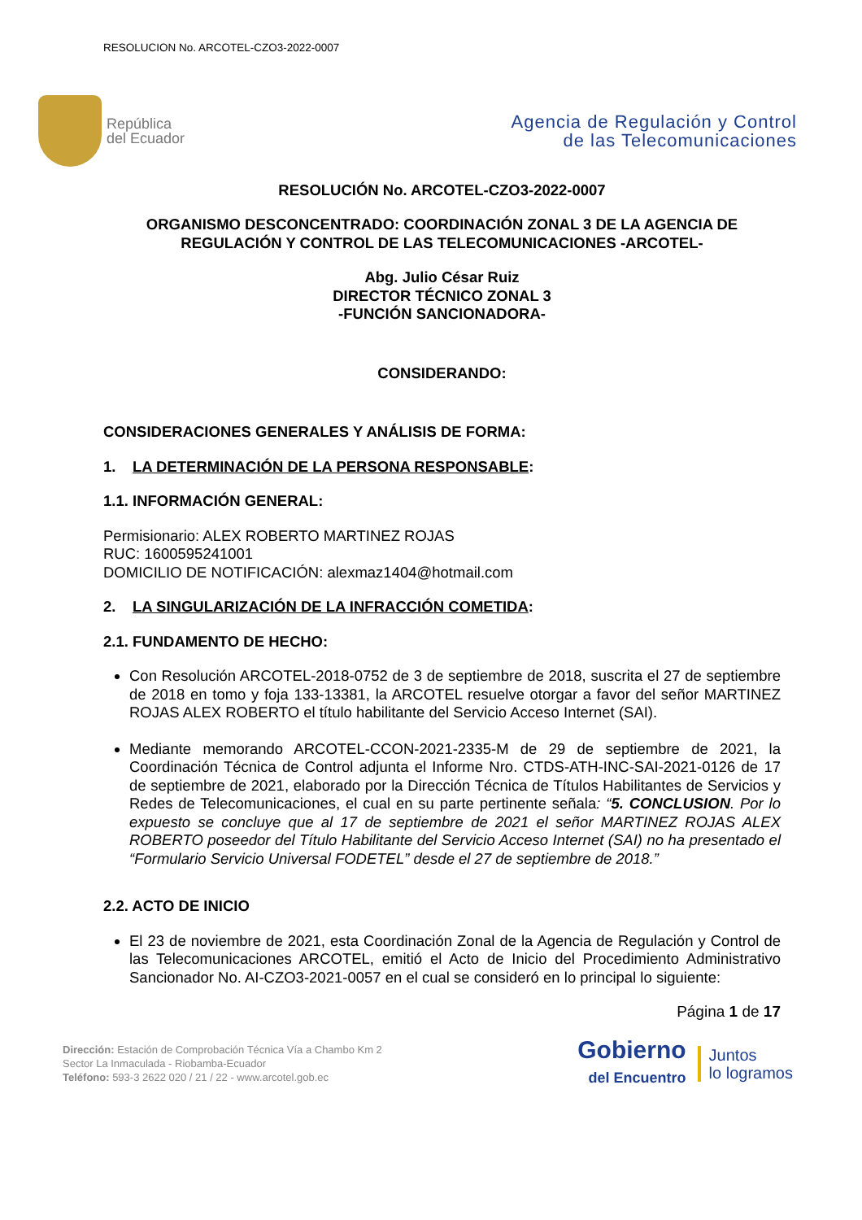RESOLUCION No. ARCOTEL-CZO3-2022-0007
República
del Ecuador
Agencia de Regulación y Control
de las Telecomunicaciones
RESOLUCIÓN No. ARCOTEL-CZO3-2022-0007
ORGANISMO DESCONCENTRADO: COORDINACIÓN ZONAL 3 DE LA AGENCIA DE REGULACIÓN Y CONTROL DE LAS TELECOMUNICACIONES -ARCOTEL-
Abg. Julio César Ruiz
DIRECTOR TÉCNICO ZONAL 3
-FUNCIÓN SANCIONADORA-
CONSIDERANDO:
CONSIDERACIONES GENERALES Y ANÁLISIS DE FORMA:
1. LA DETERMINACIÓN DE LA PERSONA RESPONSABLE:
1.1. INFORMACIÓN GENERAL:
Permisionario: ALEX ROBERTO MARTINEZ ROJAS
RUC: 1600595241001
DOMICILIO DE NOTIFICACIÓN: alexmaz1404@hotmail.com
2. LA SINGULARIZACIÓN DE LA INFRACCIÓN COMETIDA:
2.1. FUNDAMENTO DE HECHO:
Con Resolución ARCOTEL-2018-0752 de 3 de septiembre de 2018, suscrita el 27 de septiembre de 2018 en tomo y foja 133-13381, la ARCOTEL resuelve otorgar a favor del señor MARTINEZ ROJAS ALEX ROBERTO el título habilitante del Servicio Acceso Internet (SAI).
Mediante memorando ARCOTEL-CCON-2021-2335-M de 29 de septiembre de 2021, la Coordinación Técnica de Control adjunta el Informe Nro. CTDS-ATH-INC-SAI-2021-0126 de 17 de septiembre de 2021, elaborado por la Dirección Técnica de Títulos Habilitantes de Servicios y Redes de Telecomunicaciones, el cual en su parte pertinente señala: “5. CONCLUSION. Por lo expuesto se concluye que al 17 de septiembre de 2021 el señor MARTINEZ ROJAS ALEX ROBERTO poseedor del Título Habilitante del Servicio Acceso Internet (SAI) no ha presentado el “Formulario Servicio Universal FODETEL” desde el 27 de septiembre de 2018.”
2.2. ACTO DE INICIO
El 23 de noviembre de 2021, esta Coordinación Zonal de la Agencia de Regulación y Control de las Telecomunicaciones ARCOTEL, emitió el Acto de Inicio del Procedimiento Administrativo Sancionador No. AI-CZO3-2021-0057 en el cual se consideró en lo principal lo siguiente:
Página 1 de 17
Dirección: Estación de Comprobación Técnica Vía a Chambo Km 2
Sector La Inmaculada - Riobamba-Ecuador
Teléfono: 593-3 2622 020 / 21 / 22 - www.arcotel.gob.ec
Gobierno
del Encuentro
Juntos
lo logramos